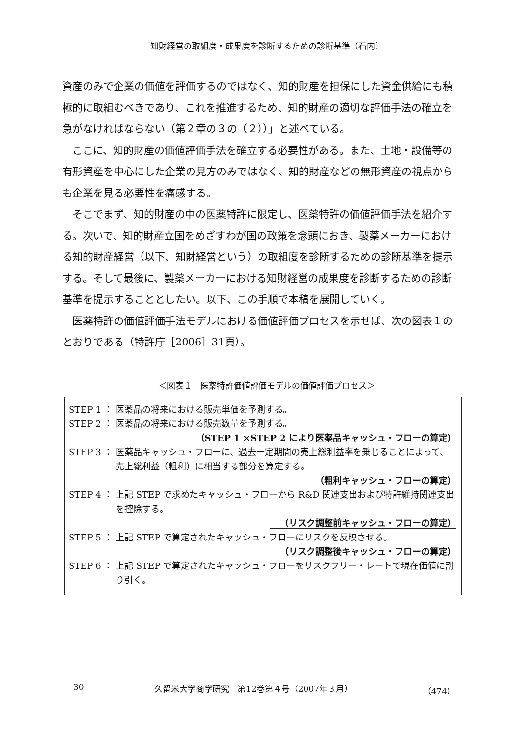知財経営の取組度・成果度を診断するための診断基準（石内）
資産のみで企業の価値を評価するのではなく、知的財産を担保にした資金供給にも積極的に取組むべきであり、これを推進するため、知的財産の適切な評価手法の確立を急がなければならない（第２章の３の（２））」と述べている。
　ここに、知的財産の価値評価手法を確立する必要性がある。また、土地・設備等の有形資産を中心にした企業の見方のみではなく、知的財産などの無形資産の視点からも企業を見る必要性を痛感する。
　そこでまず、知的財産の中の医薬特許に限定し、医薬特許の価値評価手法を紹介する。次いで、知的財産立国をめざすわが国の政策を念頭におき、製薬メーカーにおける知的財産経営（以下、知財経営という）の取組度を診断するための診断基準を提示する。そして最後に、製薬メーカーにおける知財経営の成果度を診断するための診断基準を提示することとしたい。以下、この手順で本稿を展開していく。
　医薬特許の価値評価手法モデルにおける価値評価プロセスを示せば、次の図表１のとおりである（特許庁［2006］31頁）。
＜図表１　医薬特許価値評価モデルの価値評価プロセス＞
STEP 1 ： 医薬品の将来における販売単価を予測する。
STEP 2 ： 医薬品の将来における販売数量を予測する。
（STEP 1 ×STEP 2 により医薬品キャッシュ・フローの算定）
STEP 3 ： 医薬品キャッシュ・フローに、過去一定期間の売上総利益率を乗じることによって、 売上総利益（粗利）に相当する部分を算定する。
（粗利キャッシュ・フローの算定）
STEP 4 ： 上記 STEP で求めたキャッシュ・フローから R&D 関連支出および特許維持関連支出を控除する。
（リスク調整前キャッシュ・フローの算定）
STEP 5 ： 上記 STEP で算定されたキャッシュ・フローにリスクを反映させる。
（リスク調整後キャッシュ・フローの算定）
STEP 6 ： 上記 STEP で算定されたキャッシュ・フローをリスクフリー・レートで現在価値に割り引く。
30 久留米大学商学研究　第12巻第４号（2007年３月） （474）